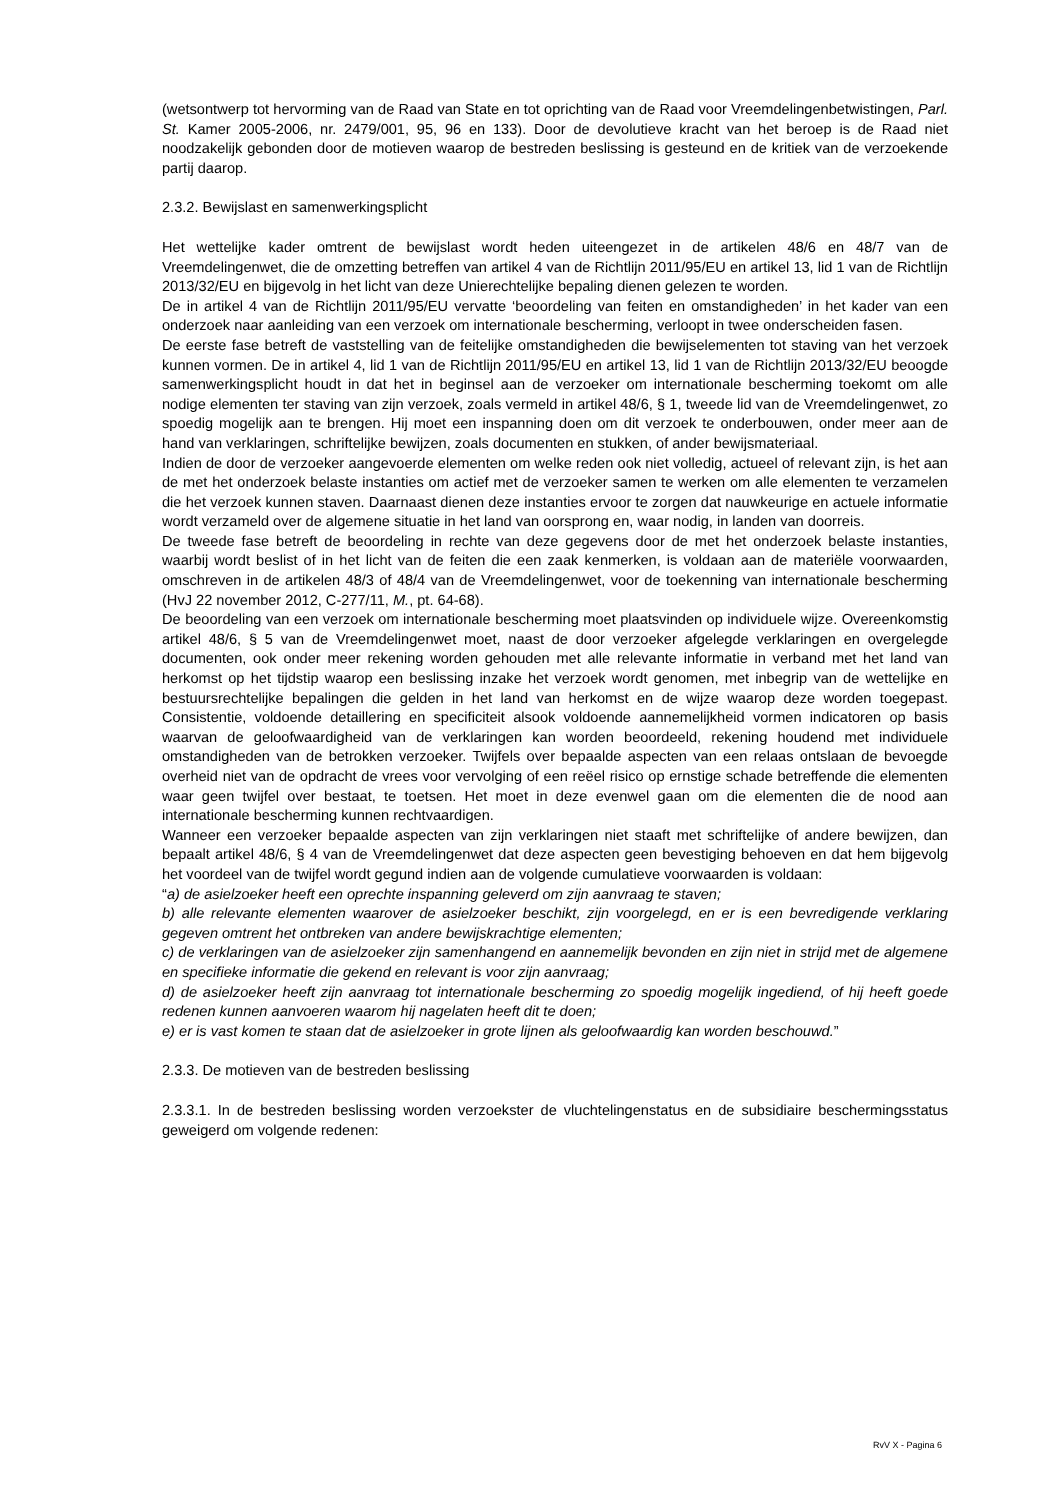(wetsontwerp tot hervorming van de Raad van State en tot oprichting van de Raad voor Vreemdelingenbetwistingen, Parl. St. Kamer 2005-2006, nr. 2479/001, 95, 96 en 133). Door de devolutieve kracht van het beroep is de Raad niet noodzakelijk gebonden door de motieven waarop de bestreden beslissing is gesteund en de kritiek van de verzoekende partij daarop.
2.3.2. Bewijslast en samenwerkingsplicht
Het wettelijke kader omtrent de bewijslast wordt heden uiteengezet in de artikelen 48/6 en 48/7 van de Vreemdelingenwet, die de omzetting betreffen van artikel 4 van de Richtlijn 2011/95/EU en artikel 13, lid 1 van de Richtlijn 2013/32/EU en bijgevolg in het licht van deze Unierechtelijke bepaling dienen gelezen te worden.
De in artikel 4 van de Richtlijn 2011/95/EU vervatte ‘beoordeling van feiten en omstandigheden’ in het kader van een onderzoek naar aanleiding van een verzoek om internationale bescherming, verloopt in twee onderscheiden fasen.
De eerste fase betreft de vaststelling van de feitelijke omstandigheden die bewijselementen tot staving van het verzoek kunnen vormen. De in artikel 4, lid 1 van de Richtlijn 2011/95/EU en artikel 13, lid 1 van de Richtlijn 2013/32/EU beoogde samenwerkingsplicht houdt in dat het in beginsel aan de verzoeker om internationale bescherming toekomt om alle nodige elementen ter staving van zijn verzoek, zoals vermeld in artikel 48/6, § 1, tweede lid van de Vreemdelingenwet, zo spoedig mogelijk aan te brengen. Hij moet een inspanning doen om dit verzoek te onderbouwen, onder meer aan de hand van verklaringen, schriftelijke bewijzen, zoals documenten en stukken, of ander bewijsmateriaal.
Indien de door de verzoeker aangevoerde elementen om welke reden ook niet volledig, actueel of relevant zijn, is het aan de met het onderzoek belaste instanties om actief met de verzoeker samen te werken om alle elementen te verzamelen die het verzoek kunnen staven. Daarnaast dienen deze instanties ervoor te zorgen dat nauwkeurige en actuele informatie wordt verzameld over de algemene situatie in het land van oorsprong en, waar nodig, in landen van doorreis.
De tweede fase betreft de beoordeling in rechte van deze gegevens door de met het onderzoek belaste instanties, waarbij wordt beslist of in het licht van de feiten die een zaak kenmerken, is voldaan aan de materiële voorwaarden, omschreven in de artikelen 48/3 of 48/4 van de Vreemdelingenwet, voor de toekenning van internationale bescherming (HvJ 22 november 2012, C-277/11, M., pt. 64-68).
De beoordeling van een verzoek om internationale bescherming moet plaatsvinden op individuele wijze. Overeenkomstig artikel 48/6, § 5 van de Vreemdelingenwet moet, naast de door verzoeker afgelegde verklaringen en overgelegde documenten, ook onder meer rekening worden gehouden met alle relevante informatie in verband met het land van herkomst op het tijdstip waarop een beslissing inzake het verzoek wordt genomen, met inbegrip van de wettelijke en bestuursrechtelijke bepalingen die gelden in het land van herkomst en de wijze waarop deze worden toegepast. Consistentie, voldoende detaillering en specificiteit alsook voldoende aannemelijkheid vormen indicatoren op basis waarvan de geloofwaardigheid van de verklaringen kan worden beoordeeld, rekening houdend met individuele omstandigheden van de betrokken verzoeker. Twijfels over bepaalde aspecten van een relaas ontslaan de bevoegde overheid niet van de opdracht de vrees voor vervolging of een reëel risico op ernstige schade betreffende die elementen waar geen twijfel over bestaat, te toetsen. Het moet in deze evenwel gaan om die elementen die de nood aan internationale bescherming kunnen rechtvaardigen.
Wanneer een verzoeker bepaalde aspecten van zijn verklaringen niet staaft met schriftelijke of andere bewijzen, dan bepaalt artikel 48/6, § 4 van de Vreemdelingenwet dat deze aspecten geen bevestiging behoeven en dat hem bijgevolg het voordeel van de twijfel wordt gegund indien aan de volgende cumulatieve voorwaarden is voldaan:
“a) de asielzoeker heeft een oprechte inspanning geleverd om zijn aanvraag te staven;
b) alle relevante elementen waarover de asielzoeker beschikt, zijn voorgelegd, en er is een bevredigende verklaring gegeven omtrent het ontbreken van andere bewijskrachtige elementen;
c) de verklaringen van de asielzoeker zijn samenhangend en aannemelijk bevonden en zijn niet in strijd met de algemene en specifieke informatie die gekend en relevant is voor zijn aanvraag;
d) de asielzoeker heeft zijn aanvraag tot internationale bescherming zo spoedig mogelijk ingediend, of hij heeft goede redenen kunnen aanvoeren waarom hij nagelaten heeft dit te doen;
e) er is vast komen te staan dat de asielzoeker in grote lijnen als geloofwaardig kan worden beschouwd.”
2.3.3. De motieven van de bestreden beslissing
2.3.3.1. In de bestreden beslissing worden verzoekster de vluchtelingenstatus en de subsidiaire beschermingsstatus geweigerd om volgende redenen:
RvV X - Pagina 6